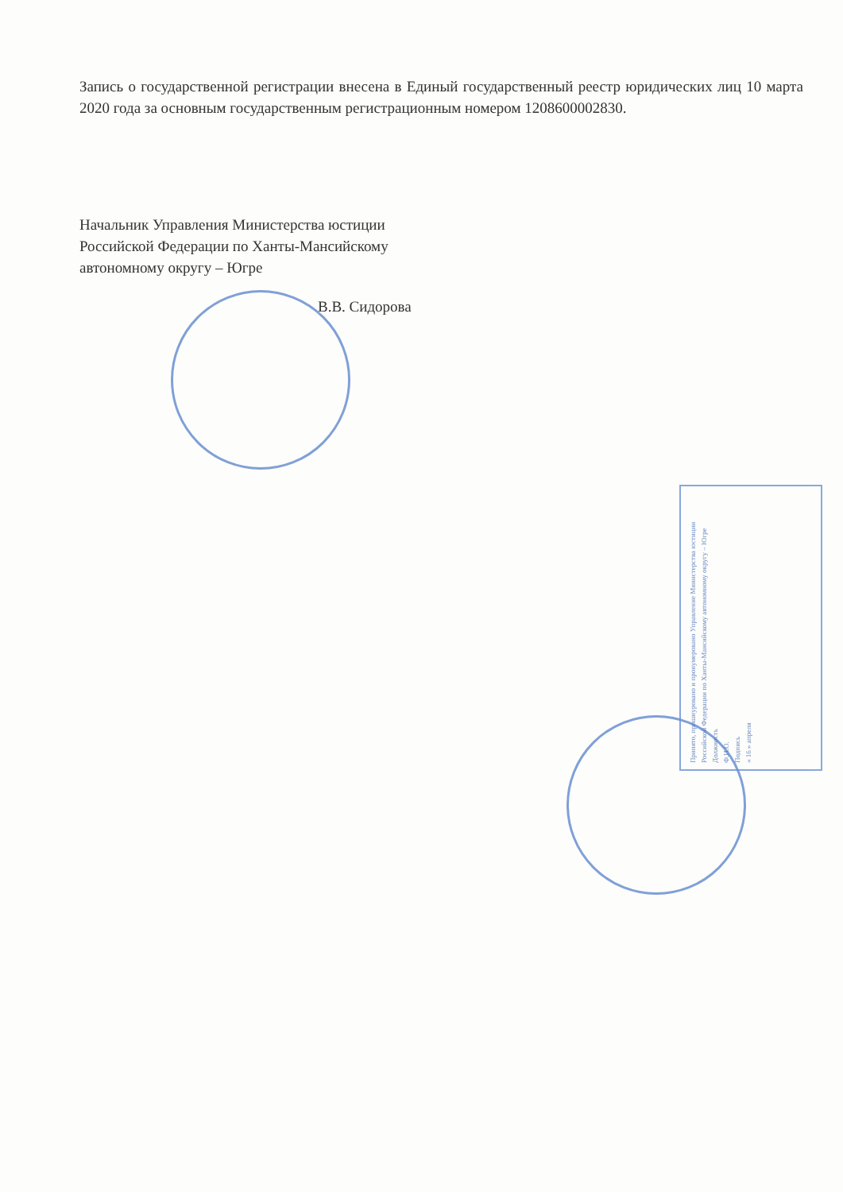Запись о государственной регистрации внесена в Единый государственный реестр юридических лиц 10 марта 2020 года за основным государственным регистрационным номером 1208600002830.
Начальник Управления Министерства юстиции
Российской Федерации по Ханты-Мансийскому
автономному округу – Югре
В.В. Сидорова
Принято, прошнуровано и пронумеровано Управление Министерства юстиции Российской Федерации по Ханты-Мансийскому автономному округу – Югре
Должность
Ф.И.О.
Подпись
« 16 » апреля